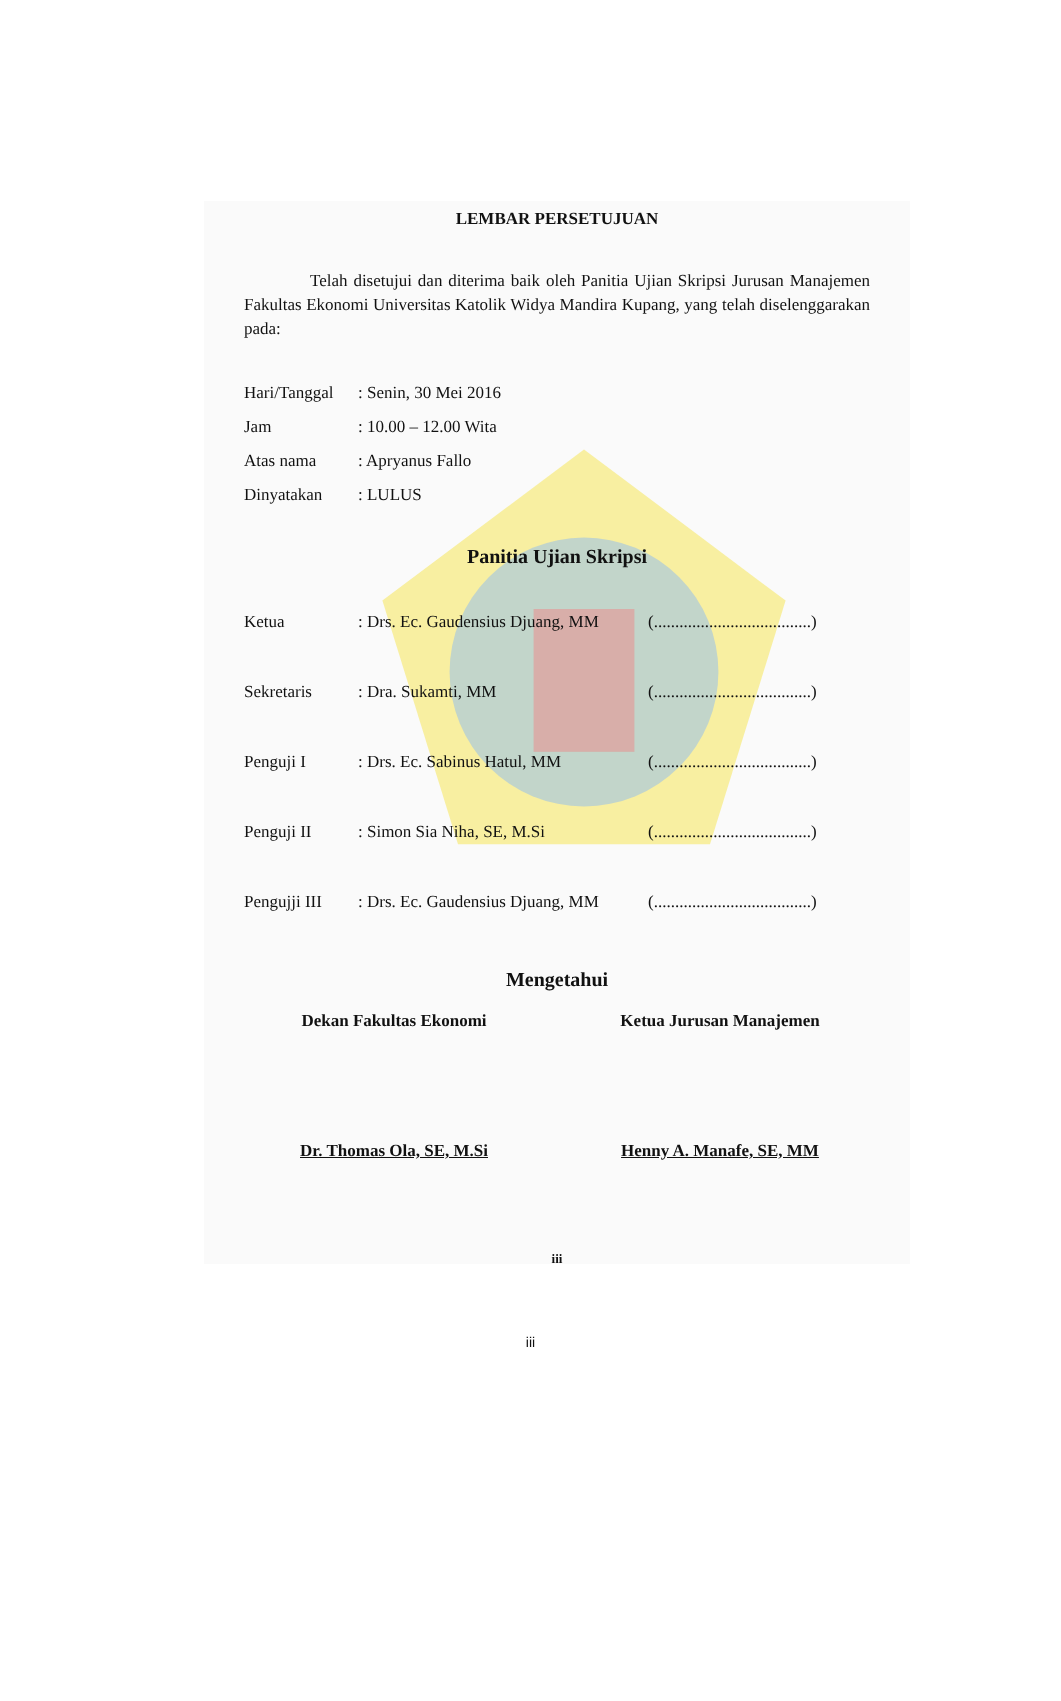LEMBAR PERSETUJUAN
Telah disetujui dan diterima baik oleh Panitia Ujian Skripsi Jurusan Manajemen Fakultas Ekonomi Universitas Katolik Widya Mandira Kupang, yang telah diselenggarakan pada:
| Hari/Tanggal | : Senin, 30 Mei 2016 |
| Jam | : 10.00 – 12.00 Wita |
| Atas nama | : Apryanus Fallo |
| Dinyatakan | : LULUS |
Panitia Ujian Skripsi
| Ketua | : Drs. Ec. Gaudensius Djuang, MM | (.....................................) |
| Sekretaris | : Dra. Sukamti, MM | (.....................................) |
| Penguji I | : Drs. Ec. Sabinus Hatul, MM | (.....................................) |
| Penguji II | : Simon Sia Niha, SE, M.Si | (.....................................) |
| Pengujji III | : Drs. Ec. Gaudensius Djuang, MM | (.....................................) |
Mengetahui
Dekan Fakultas Ekonomi
Dr. Thomas Ola, SE, M.Si
Ketua Jurusan Manajemen
Henny A. Manafe, SE, MM
iii
iii